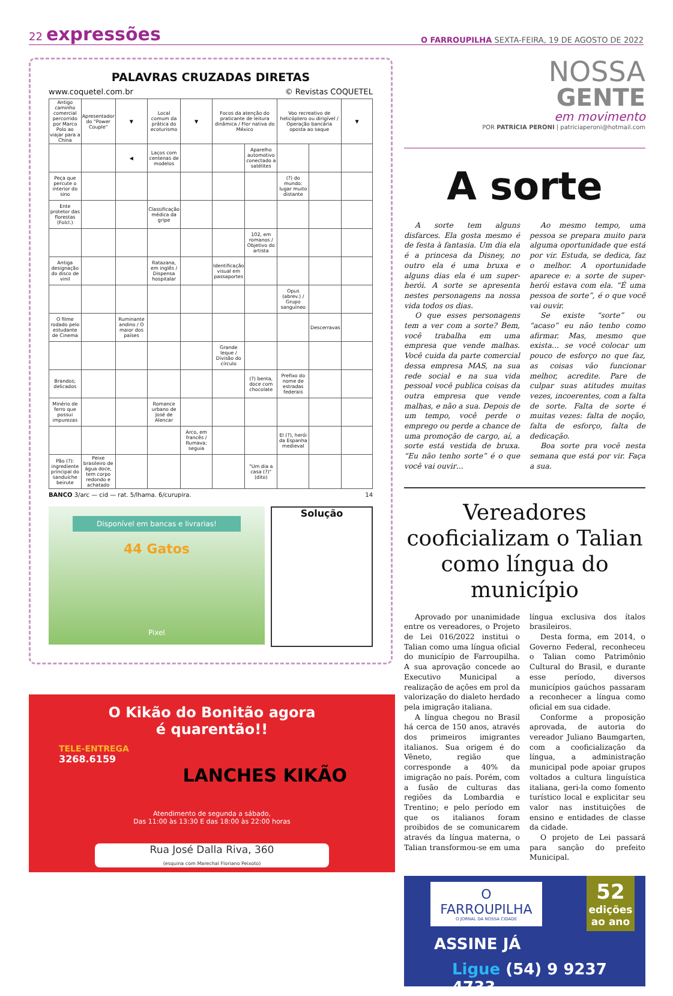22 expressões
O FARROUPILHA SEXTA-FEIRA, 19 DE AGOSTO DE 2022
PALAVRAS CRUZADAS DIRETAS
www.coquetel.com.br © Revistas COQUETEL
| Antigo caminho comercial percorrido por Marco Polo ao viajar para a China | Apresentador do "Power Couple" | ▼ | Local comum da prática do ecoturismo | ▼ | Focos da atenção do praticante de leitura dinâmica / Flor nativa do México | | Voo recreativo de helicóptero ou dirigível / Operação bancária oposta ao saque | | ▼ |
| | | ◀ | Laços com centenas de modelos | | | Aparelho automotivo conectado a satélites | | | |
| Peça que percute o interior do sino | | | | | | | (?) do mundo: lugar muito distante | | |
| Ente protetor das florestas (Folcl.) | | | Classificação médica da gripe | | | | | | |
| | | | | | | 102, em romanos / Objetivo do artista | | | |
| Antiga designação do disco de vinil | | | Ratazana, em inglês / Dispensa hospitalar | | Identificação visual em passaportes | | | | |
| | | | | | | | Opus (abrev.) / Grupo sanguíneo | | |
| O filme rodado pelo estudante de Cinema | | Ruminante andino / O maior dos países | | | | | | Descerravas | |
| | | | | | Grande leque / Divisão do círculo | | | | |
| Brandos; delicados | | | | | | (?) benta, doce com chocolate | Prefixo do nome de estradas federais | | |
| Minério de ferro que possui impurezas | | | Romance urbano de José de Alencar | | | | | | |
| | | | | Arco, em francês / Rumava; seguia | | | El (?), herói da Espanha medieval | | |
| Pão (?): ingrediente principal do sanduíche beirute | Peixe brasileiro de água doce, tem corpo redondo e achatado | | | | | "Um dia a casa (?)" (dito) | | | |
BANCO 3/arc — cid — rat. 5/lhama. 6/curupira. 14
Disponível em bancas e livrarias!
44 Gatos
Pixel
Solução
O Kikão do Bonitão agora
é quarentão!!
TELE-ENTREGA
3268.6159
LANCHES KIKÃO
Atendimento de segunda a sábado,
Das 11:00 às 13:30 E das 18:00 às 22:00 horas
Rua José Dalla Riva, 360
(esquina com Marechal Floriano Peixoto)
NOSSA
GENTE
em movimento
POR PATRÍCIA PERONI | patriciaperoni@hotmail.com
A sorte
A sorte tem alguns disfarces. Ela gosta mesmo é de festa à fantasia. Um dia ela é a princesa da Disney, no outro ela é uma bruxa e alguns dias ela é um super-herói. A sorte se apresenta nestes personagens na nossa vida todos os dias.
O que esses personagens tem a ver com a sorte? Bem, você trabalha em uma empresa que vende malhas. Você cuida da parte comercial dessa empresa MAS, na sua rede social e na sua vida pessoal você publica coisas da outra empresa que vende malhas, e não a sua. Depois de um tempo, você perde o emprego ou perde a chance de uma promoção de cargo, aí, a sorte está vestida de bruxa. “Eu não tenho sorte” é o que você vai ouvir…
Ao mesmo tempo, uma pessoa se prepara muito para alguma oportunidade que está por vir. Estuda, se dedica, faz o melhor. A oportunidade aparece e: a sorte de super-herói estava com ela. “É uma pessoa de sorte”, é o que você vai ouvir.
Se existe “sorte” ou “acaso” eu não tenho como afirmar. Mas, mesmo que exista… se você colocar um pouco de esforço no que faz, as coisas vão funcionar melhor, acredite. Pare de culpar suas atitudes muitas vezes, incoerentes, com a falta de sorte. Falta de sorte é muitas vezes: falta de noção, falta de esforço, falta de dedicação.
Boa sorte pra você nesta semana que está por vir. Faça a sua.
Vereadores cooficializam o Talian como língua do município
Aprovado por unanimidade entre os vereadores, o Projeto de Lei 016/2022 institui o Talian como uma língua oficial do município de Farroupilha. A sua aprovação concede ao Executivo Municipal a realização de ações em prol da valorização do dialeto herdado pela imigração italiana.
A língua chegou no Brasil há cerca de 150 anos, através dos primeiros imigrantes italianos. Sua origem é do Vêneto, região que corresponde a 40% da imigração no país. Porém, com a fusão de culturas das regiões da Lombardia e Trentino; e pelo período em que os italianos foram proibidos de se comunicarem através da língua materna, o Talian transformou-se em uma língua exclusiva dos ítalos brasileiros.
Desta forma, em 2014, o Governo Federal, reconheceu o Talian como Patrimônio Cultural do Brasil, e durante esse período, diversos municípios gaúchos passaram a reconhecer a língua como oficial em sua cidade.
Conforme a proposição aprovada, de autoria do vereador Juliano Baumgarten, com a cooficialização da língua, a administração municipal pode apoiar grupos voltados a cultura linguística italiana, geri-la como fomento turístico local e explicitar seu valor nas instituições de ensino e entidades de classe da cidade.
O projeto de Lei passará para sanção do prefeito Municipal.
O FARROUPILHA
O JORNAL DA NOSSA CIDADE
52
edições ao ano
ASSINE JÁ
Ligue (54) 9 9237 4733